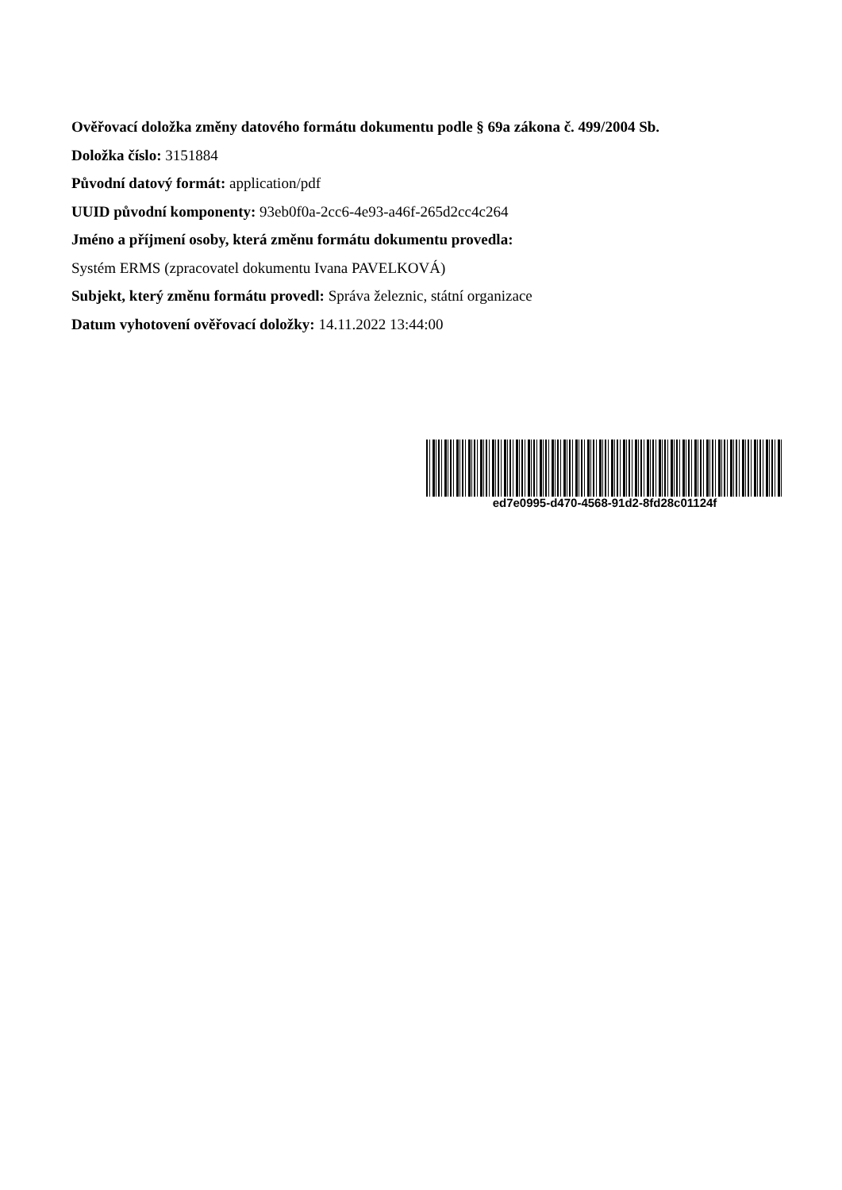Ověřovací doložka změny datového formátu dokumentu podle § 69a zákona č. 499/2004 Sb.
Doložka číslo: 3151884
Původní datový formát: application/pdf
UUID původní komponenty: 93eb0f0a-2cc6-4e93-a46f-265d2cc4c264
Jméno a příjmení osoby, která změnu formátu dokumentu provedla:
Systém ERMS (zpracovatel dokumentu Ivana PAVELKOVÁ)
Subjekt, který změnu formátu provedl: Správa železnic, státní organizace
Datum vyhotovení ověřovací doložky: 14.11.2022 13:44:00
ed7e0995-d470-4568-91d2-8fd28c01124f